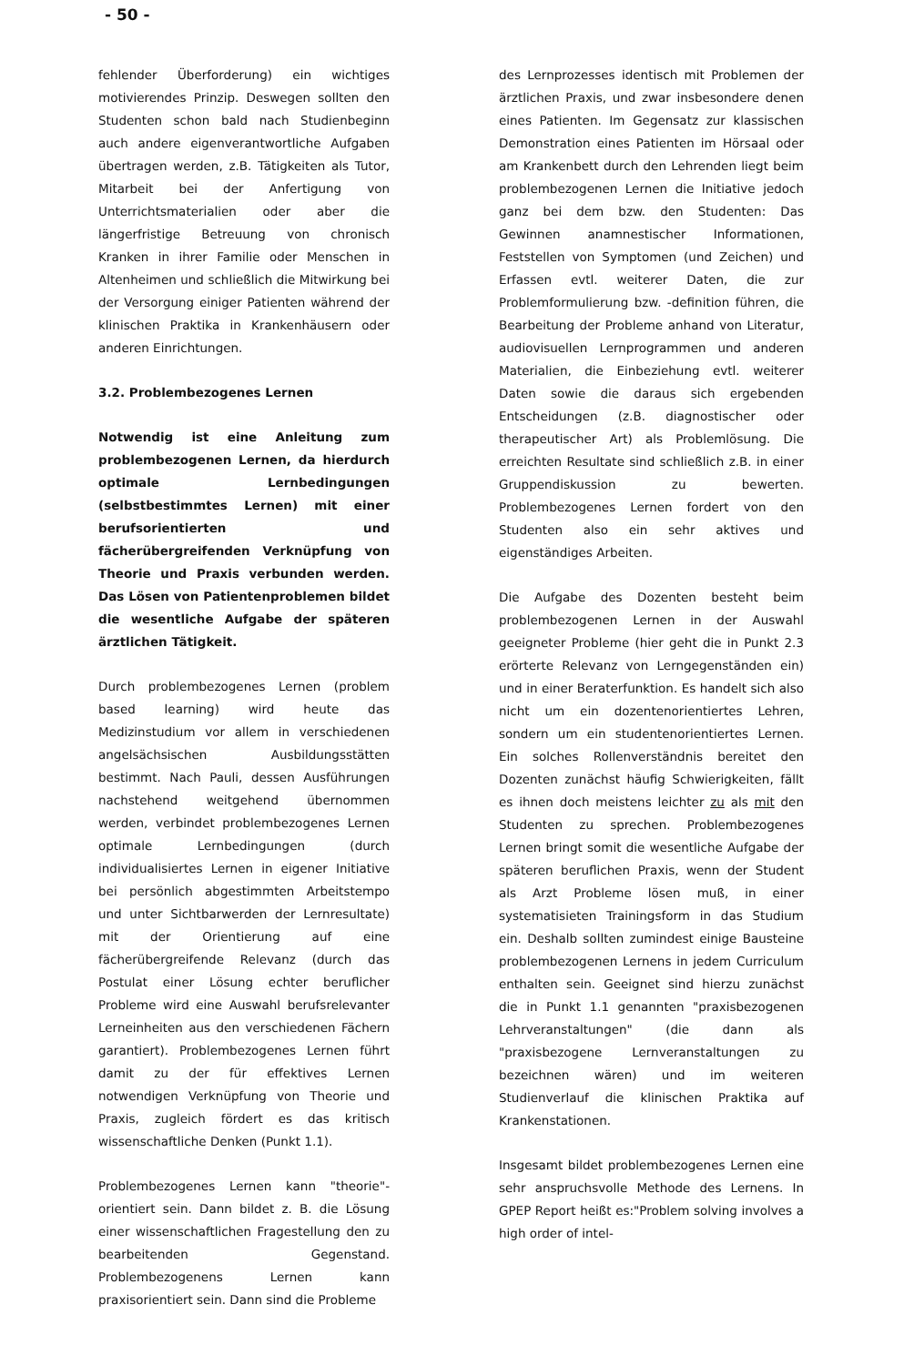- 50 -
fehlender Überforderung) ein wichtiges motivierendes Prinzip. Deswegen sollten den Studenten schon bald nach Studienbeginn auch andere eigenverantwortliche Aufgaben übertragen werden, z.B. Tätigkeiten als Tutor, Mitarbeit bei der Anfertigung von Unterrichtsmaterialien oder aber die längerfristige Betreuung von chronisch Kranken in ihrer Familie oder Menschen in Altenheimen und schließlich die Mitwirkung bei der Versorgung einiger Patienten während der klinischen Praktika in Krankenhäusern oder anderen Einrichtungen.
3.2. Problembezogenes Lernen
Notwendig ist eine Anleitung zum problembezogenen Lernen, da hierdurch optimale Lernbedingungen (selbstbestimmtes Lernen) mit einer berufsorientierten und fächerübergreifenden Verknüpfung von Theorie und Praxis verbunden werden. Das Lösen von Patientenproblemen bildet die wesentliche Aufgabe der späteren ärztlichen Tätigkeit.
Durch problembezogenes Lernen (problem based learning) wird heute das Medizinstudium vor allem in verschiedenen angelsächsischen Ausbildungsstätten bestimmt. Nach Pauli, dessen Ausführungen nachstehend weitgehend übernommen werden, verbindet problembezogenes Lernen optimale Lernbedingungen (durch individualisiertes Lernen in eigener Initiative bei persönlich abgestimmten Arbeitstempo und unter Sichtbarwerden der Lernresultate) mit der Orientierung auf eine fächerübergreifende Relevanz (durch das Postulat einer Lösung echter beruflicher Probleme wird eine Auswahl berufsrelevanter Lerneinheiten aus den verschiedenen Fächern garantiert). Problembezogenes Lernen führt damit zu der für effektives Lernen notwendigen Verknüpfung von Theorie und Praxis, zugleich fördert es das kritisch wissenschaftliche Denken (Punkt 1.1).
Problembezogenes Lernen kann "theorie"-orientiert sein. Dann bildet z. B. die Lösung einer wissenschaftlichen Fragestellung den zu bearbeitenden Gegenstand. Problembezogenens Lernen kann praxisorientiert sein. Dann sind die Probleme
des Lernprozesses identisch mit Problemen der ärztlichen Praxis, und zwar insbesondere denen eines Patienten. Im Gegensatz zur klassischen Demonstration eines Patienten im Hörsaal oder am Krankenbett durch den Lehrenden liegt beim problembezogenen Lernen die Initiative jedoch ganz bei dem bzw. den Studenten: Das Gewinnen anamnestischer Informationen, Feststellen von Symptomen (und Zeichen) und Erfassen evtl. weiterer Daten, die zur Problemformulierung bzw. -definition führen, die Bearbeitung der Probleme anhand von Literatur, audiovisuellen Lernprogrammen und anderen Materialien, die Einbeziehung evtl. weiterer Daten sowie die daraus sich ergebenden Entscheidungen (z.B. diagnostischer oder therapeutischer Art) als Problemlösung. Die erreichten Resultate sind schließlich z.B. in einer Gruppendiskussion zu bewerten. Problembezogenes Lernen fordert von den Studenten also ein sehr aktives und eigenständiges Arbeiten.
Die Aufgabe des Dozenten besteht beim problembezogenen Lernen in der Auswahl geeigneter Probleme (hier geht die in Punkt 2.3 erörterte Relevanz von Lerngegenständen ein) und in einer Beraterfunktion. Es handelt sich also nicht um ein dozentenorientiertes Lehren, sondern um ein studentenorientiertes Lernen. Ein solches Rollenverständnis bereitet den Dozenten zunächst häufig Schwierigkeiten, fällt es ihnen doch meistens leichter zu als mit den Studenten zu sprechen. Problembezogenes Lernen bringt somit die wesentliche Aufgabe der späteren beruflichen Praxis, wenn der Student als Arzt Probleme lösen muß, in einer systematisieten Trainingsform in das Studium ein. Deshalb sollten zumindest einige Bausteine problembezogenen Lernens in jedem Curriculum enthalten sein. Geeignet sind hierzu zunächst die in Punkt 1.1 genannten "praxisbezogenen Lehrveranstaltungen" (die dann als "praxisbezogene Lernveranstaltungen zu bezeichnen wären) und im weiteren Studienverlauf die klinischen Praktika auf Krankenstationen.
Insgesamt bildet problembezogenes Lernen eine sehr anspruchsvolle Methode des Lernens. In GPEP Report heißt es:"Problem solving involves a high order of intel-